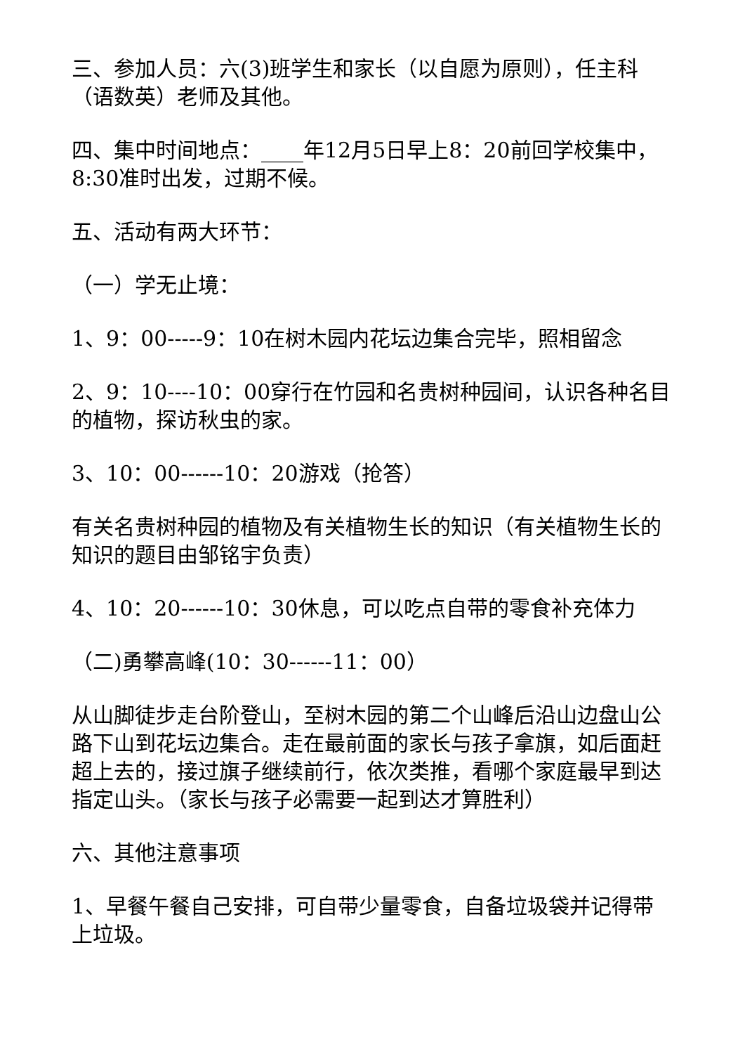三、参加人员：六(3)班学生和家长（以自愿为原则），任主科（语数英）老师及其他。
四、集中时间地点：____年12月5日早上8：20前回学校集中，8:30准时出发，过期不候。
五、活动有两大环节：
（一）学无止境：
1、9：00-----9：10在树木园内花坛边集合完毕，照相留念
2、9：10----10：00穿行在竹园和名贵树种园间，认识各种名目的植物，探访秋虫的家。
3、10：00------10：20游戏（抢答）
有关名贵树种园的植物及有关植物生长的知识（有关植物生长的知识的题目由邹铭宇负责）
4、10：20------10：30休息，可以吃点自带的零食补充体力
（二)勇攀高峰(10：30------11：00）
从山脚徒步走台阶登山，至树木园的第二个山峰后沿山边盘山公路下山到花坛边集合。走在最前面的家长与孩子拿旗，如后面赶超上去的，接过旗子继续前行，依次类推，看哪个家庭最早到达指定山头。（家长与孩子必需要一起到达才算胜利）
六、其他注意事项
1、早餐午餐自己安排，可自带少量零食，自备垃圾袋并记得带上垃圾。